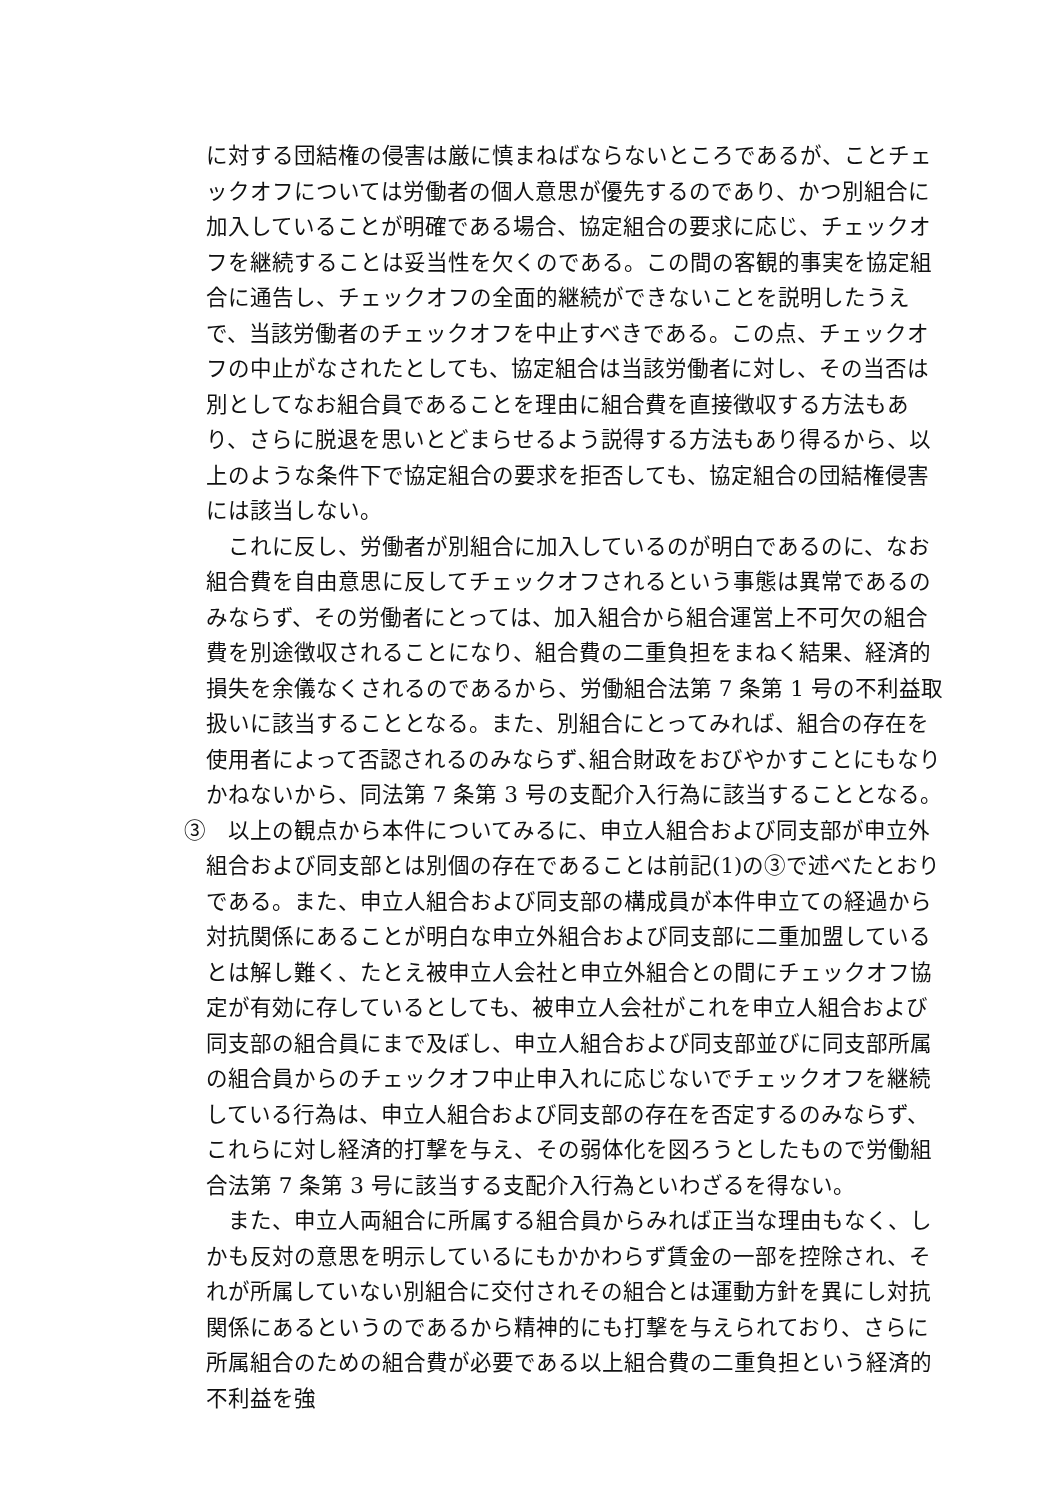に対する団結権の侵害は厳に慎まねばならないところであるが、ことチェックオフについては労働者の個人意思が優先するのであり、かつ別組合に加入していることが明確である場合、協定組合の要求に応じ、チェックオフを継続することは妥当性を欠くのである。この間の客観的事実を協定組合に通告し、チェックオフの全面的継続ができないことを説明したうえで、当該労働者のチェックオフを中止すべきである。この点、チェックオフの中止がなされたとしても、協定組合は当該労働者に対し、その当否は別としてなお組合員であることを理由に組合費を直接徴収する方法もあり、さらに脱退を思いとどまらせるよう説得する方法もあり得るから、以上のような条件下で協定組合の要求を拒否しても、協定組合の団結権侵害には該当しない。
これに反し、労働者が別組合に加入しているのが明白であるのに、なお組合費を自由意思に反してチェックオフされるという事態は異常であるのみならず、その労働者にとっては、加入組合から組合運営上不可欠の組合費を別途徴収されることになり、組合費の二重負担をまねく結果、経済的損失を余儀なくされるのであるから、労働組合法第 7 条第 1 号の不利益取扱いに該当することとなる。また、別組合にとってみれば、組合の存在を使用者によって否認されるのみならず､組合財政をおびやかすことにもなりかねないから、同法第 7 条第 3 号の支配介入行為に該当することとなる。
③　以上の観点から本件についてみるに、申立人組合および同支部が申立外組合および同支部とは別個の存在であることは前記(1)の③で述べたとおりである。また、申立人組合および同支部の構成員が本件申立ての経過から対抗関係にあることが明白な申立外組合および同支部に二重加盟しているとは解し難く、たとえ被申立人会社と申立外組合との間にチェックオフ協定が有効に存しているとしても、被申立人会社がこれを申立人組合および同支部の組合員にまで及ぼし、申立人組合および同支部並びに同支部所属の組合員からのチェックオフ中止申入れに応じないでチェックオフを継続している行為は、申立人組合および同支部の存在を否定するのみならず、これらに対し経済的打撃を与え、その弱体化を図ろうとしたもので労働組合法第 7 条第 3 号に該当する支配介入行為といわざるを得ない。
また、申立人両組合に所属する組合員からみれば正当な理由もなく、しかも反対の意思を明示しているにもかかわらず賃金の一部を控除され、それが所属していない別組合に交付されその組合とは運動方針を異にし対抗関係にあるというのであるから精神的にも打撃を与えられており、さらに所属組合のための組合費が必要である以上組合費の二重負担という経済的不利益を強